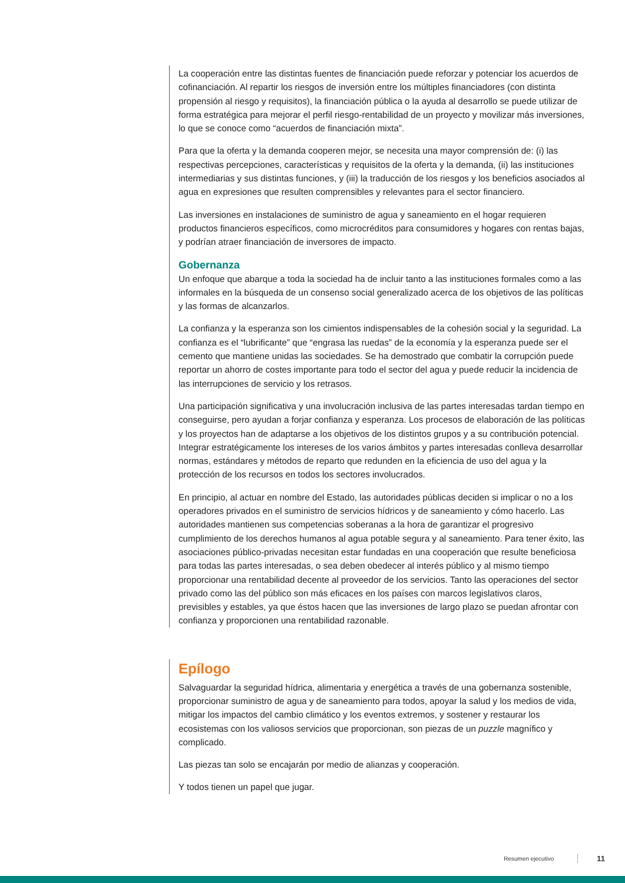La cooperación entre las distintas fuentes de financiación puede reforzar y potenciar los acuerdos de cofinanciación. Al repartir los riesgos de inversión entre los múltiples financiadores (con distinta propensión al riesgo y requisitos), la financiación pública o la ayuda al desarrollo se puede utilizar de forma estratégica para mejorar el perfil riesgo-rentabilidad de un proyecto y movilizar más inversiones, lo que se conoce como “acuerdos de financiación mixta”.
Para que la oferta y la demanda cooperen mejor, se necesita una mayor comprensión de: (i) las respectivas percepciones, características y requisitos de la oferta y la demanda, (ii) las instituciones intermediarias y sus distintas funciones, y (iii) la traducción de los riesgos y los beneficios asociados al agua en expresiones que resulten comprensibles y relevantes para el sector financiero.
Las inversiones en instalaciones de suministro de agua y saneamiento en el hogar requieren productos financieros específicos, como microcréditos para consumidores y hogares con rentas bajas, y podrían atraer financiación de inversores de impacto.
Gobernanza
Un enfoque que abarque a toda la sociedad ha de incluir tanto a las instituciones formales como a las informales en la búsqueda de un consenso social generalizado acerca de los objetivos de las políticas y las formas de alcanzarlos.
La confianza y la esperanza son los cimientos indispensables de la cohesión social y la seguridad. La confianza es el “lubrificante” que “engrasa las ruedas” de la economía y la esperanza puede ser el cemento que mantiene unidas las sociedades. Se ha demostrado que combatir la corrupción puede reportar un ahorro de costes importante para todo el sector del agua y puede reducir la incidencia de las interrupciones de servicio y los retrasos.
Una participación significativa y una involucración inclusiva de las partes interesadas tardan tiempo en conseguirse, pero ayudan a forjar confianza y esperanza. Los procesos de elaboración de las políticas y los proyectos han de adaptarse a los objetivos de los distintos grupos y a su contribución potencial. Integrar estratégicamente los intereses de los varios ámbitos y partes interesadas conlleva desarrollar normas, estándares y métodos de reparto que redunden en la eficiencia de uso del agua y la protección de los recursos en todos los sectores involucrados.
En principio, al actuar en nombre del Estado, las autoridades públicas deciden si implicar o no a los operadores privados en el suministro de servicios hídricos y de saneamiento y cómo hacerlo. Las autoridades mantienen sus competencias soberanas a la hora de garantizar el progresivo cumplimiento de los derechos humanos al agua potable segura y al saneamiento. Para tener éxito, las asociaciones público-privadas necesitan estar fundadas en una cooperación que resulte beneficiosa para todas las partes interesadas, o sea deben obedecer al interés público y al mismo tiempo proporcionar una rentabilidad decente al proveedor de los servicios. Tanto las operaciones del sector privado como las del público son más eficaces en los países con marcos legislativos claros, previsibles y estables, ya que éstos hacen que las inversiones de largo plazo se puedan afrontar con confianza y proporcionen una rentabilidad razonable.
Epílogo
Salvaguardar la seguridad hídrica, alimentaria y energética a través de una gobernanza sostenible, proporcionar suministro de agua y de saneamiento para todos, apoyar la salud y los medios de vida, mitigar los impactos del cambio climático y los eventos extremos, y sostener y restaurar los ecosistemas con los valiosos servicios que proporcionan, son piezas de un puzzle magnífico y complicado.
Las piezas tan solo se encajarán por medio de alianzas y cooperación.
Y todos tienen un papel que jugar.
Resumen ejecutivo 11